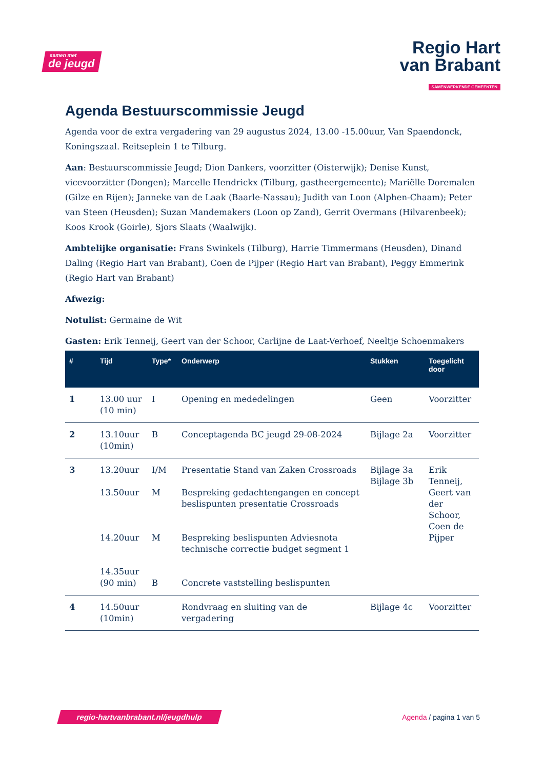samen met
de jeugd
Regio Hart
van Brabant
SAMENWERKENDE GEMEENTEN
Agenda Bestuurscommissie Jeugd
Agenda voor de extra vergadering van 29 augustus 2024, 13.00 -15.00uur, Van Spaendonck, Koningszaal. Reitseplein 1 te Tilburg.
Aan: Bestuurscommissie Jeugd; Dion Dankers, voorzitter (Oisterwijk); Denise Kunst, vicevoorzitter (Dongen); Marcelle Hendrickx (Tilburg, gastheergemeente); Mariëlle Doremalen (Gilze en Rijen); Janneke van de Laak (Baarle-Nassau); Judith van Loon (Alphen-Chaam); Peter van Steen (Heusden); Suzan Mandemakers (Loon op Zand), Gerrit Overmans (Hilvarenbeek); Koos Krook (Goirle), Sjors Slaats (Waalwijk).
Ambtelijke organisatie: Frans Swinkels (Tilburg), Harrie Timmermans (Heusden), Dinand Daling (Regio Hart van Brabant), Coen de Pijper (Regio Hart van Brabant), Peggy Emmerink (Regio Hart van Brabant)
Afwezig:
Notulist: Germaine de Wit
Gasten: Erik Tenneij, Geert van der Schoor, Carlijne de Laat-Verhoef, Neeltje Schoenmakers
| # | Tijd | Type* | Onderwerp | Stukken | Toegelicht door |
| --- | --- | --- | --- | --- | --- |
| 1 | 13.00 uur (10 min) | I | Opening en mededelingen | Geen | Voorzitter |
| 2 | 13.10uur (10min) | B | Conceptagenda BC jeugd 29-08-2024 | Bijlage 2a | Voorzitter |
| 3 | 13.20uur 13.50uur 14.20uur 14.35uur (90 min) | I/M M M B | Presentatie Stand van Zaken Crossroads Bespreking gedachtengangen en concept beslispunten presentatie Crossroads Bespreking beslispunten Adviesnota technische correctie budget segment 1 Concrete vaststelling beslispunten | Bijlage 3a Bijlage 3b | Erik Tenneij, Geert van der Schoor, Coen de Pijper |
| 4 | 14.50uur (10min) | | Rondvraag en sluiting van de vergadering | Bijlage 4c | Voorzitter |
regio-hartvanbrabant.nl/jeugdhulp
Agenda / pagina 1 van 5